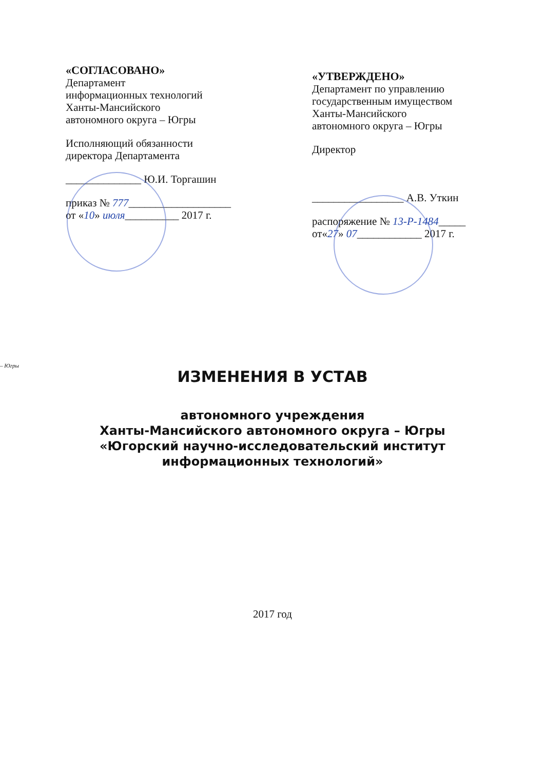«СОГЛАСОВАНО»
Департамент
информационных технологий
Ханты-Мансийского
автономного округа – Югры
Исполняющий обязанности
директора Департамента
______________ Ю.И. Торгашин
приказ № 777___________________
от «10» июля__________ 2017 г.
«УТВЕРЖДЕНО»
Департамент по управлению
государственным имуществом
Ханты-Мансийского
автономного округа – Югры
Директор
_________________ А.В. Уткин
распоряжение № 13-Р-1484_____
от«27» 07____________ 2017 г.
– Югры
ИЗМЕНЕНИЯ В УСТАВ
автономного учреждения
Ханты-Мансийского автономного округа – Югры
«Югорский научно-исследовательский институт
информационных технологий»
2017 год